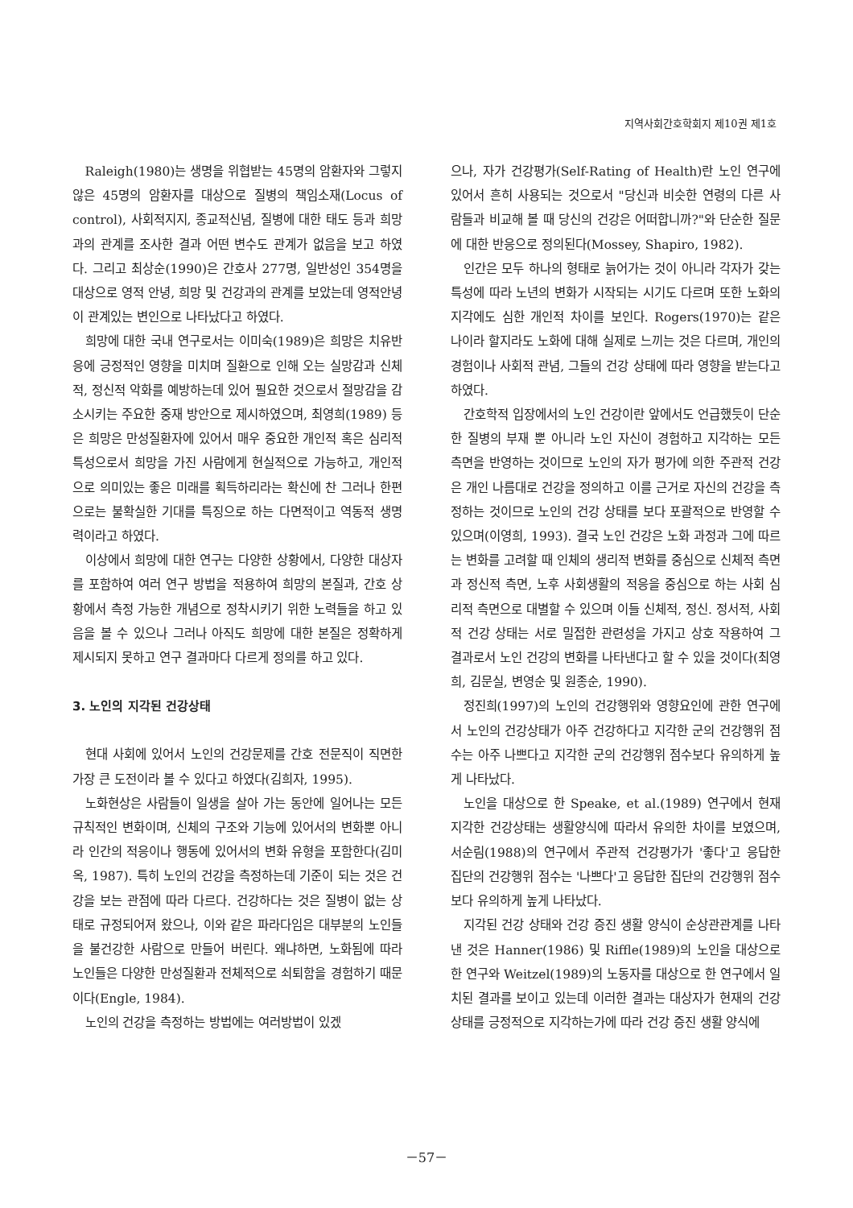지역사회간호학회지 제10권 제1호
Raleigh(1980)는 생명을 위협받는 45명의 암환자와 그렇지 않은 45명의 암환자를 대상으로 질병의 책임소재(Locus of control), 사회적지지, 종교적신념, 질병에 대한 태도 등과 희망과의 관계를 조사한 결과 어떤 변수도 관계가 없음을 보고 하였다. 그리고 최상순(1990)은 간호사 277명, 일반성인 354명을 대상으로 영적 안녕, 희망 및 건강과의 관계를 보았는데 영적안녕이 관계있는 변인으로 나타났다고 하였다.
희망에 대한 국내 연구로서는 이미숙(1989)은 희망은 치유반응에 긍정적인 영향을 미치며 질환으로 인해 오는 실망감과 신체적, 정신적 악화를 예방하는데 있어 필요한 것으로서 절망감을 감소시키는 주요한 중재 방안으로 제시하였으며, 최영희(1989) 등은 희망은 만성질환자에 있어서 매우 중요한 개인적 혹은 심리적 특성으로서 희망을 가진 사람에게 현실적으로 가능하고, 개인적으로 의미있는 좋은 미래를 획득하리라는 확신에 찬 그러나 한편으로는 불확실한 기대를 특징으로 하는 다면적이고 역동적 생명력이라고 하였다.
이상에서 희망에 대한 연구는 다양한 상황에서, 다양한 대상자를 포함하여 여러 연구 방법을 적용하여 희망의 본질과, 간호 상황에서 측정 가능한 개념으로 정착시키기 위한 노력들을 하고 있음을 볼 수 있으나 그러나 아직도 희망에 대한 본질은 정확하게 제시되지 못하고 연구 결과마다 다르게 정의를 하고 있다.
3. 노인의 지각된 건강상태
현대 사회에 있어서 노인의 건강문제를 간호 전문직이 직면한 가장 큰 도전이라 볼 수 있다고 하였다(김희자, 1995).
노화현상은 사람들이 일생을 살아 가는 동안에 일어나는 모든 규칙적인 변화이며, 신체의 구조와 기능에 있어서의 변화뿐 아니라 인간의 적응이나 행동에 있어서의 변화 유형을 포함한다(김미옥, 1987). 특히 노인의 건강을 측정하는데 기준이 되는 것은 건강을 보는 관점에 따라 다르다. 건강하다는 것은 질병이 없는 상태로 규정되어져 왔으나, 이와 같은 파라다임은 대부분의 노인들을 불건강한 사람으로 만들어 버린다. 왜냐하면, 노화됨에 따라 노인들은 다양한 만성질환과 전체적으로 쇠퇴함을 경험하기 때문이다(Engle, 1984).
노인의 건강을 측정하는 방법에는 여러방법이 있겠
으나, 자가 건강평가(Self-Rating of Health)란 노인 연구에 있어서 흔히 사용되는 것으로서 "당신과 비슷한 연령의 다른 사람들과 비교해 볼 때 당신의 건강은 어떠합니까?"와 단순한 질문에 대한 반응으로 정의된다(Mossey, Shapiro, 1982).
인간은 모두 하나의 형태로 늙어가는 것이 아니라 각자가 갖는 특성에 따라 노년의 변화가 시작되는 시기도 다르며 또한 노화의 지각에도 심한 개인적 차이를 보인다. Rogers(1970)는 같은 나이라 할지라도 노화에 대해 실제로 느끼는 것은 다르며, 개인의 경험이나 사회적 관념, 그들의 건강 상태에 따라 영향을 받는다고 하였다.
간호학적 입장에서의 노인 건강이란 앞에서도 언급했듯이 단순한 질병의 부재 뿐 아니라 노인 자신이 경험하고 지각하는 모든 측면을 반영하는 것이므로 노인의 자가 평가에 의한 주관적 건강은 개인 나름대로 건강을 정의하고 이를 근거로 자신의 건강을 측정하는 것이므로 노인의 건강 상태를 보다 포괄적으로 반영할 수 있으며(이영희, 1993). 결국 노인 건강은 노화 과정과 그에 따르는 변화를 고려할 때 인체의 생리적 변화를 중심으로 신체적 측면과 정신적 측면, 노후 사회생활의 적응을 중심으로 하는 사회 심리적 측면으로 대별할 수 있으며 이들 신체적, 정신. 정서적, 사회적 건강 상태는 서로 밀접한 관련성을 가지고 상호 작용하여 그 결과로서 노인 건강의 변화를 나타낸다고 할 수 있을 것이다(최영희, 김문실, 변영순 및 원종순, 1990).
정진희(1997)의 노인의 건강행위와 영향요인에 관한 연구에서 노인의 건강상태가 아주 건강하다고 지각한 군의 건강행위 점수는 아주 나쁘다고 지각한 군의 건강행위 점수보다 유의하게 높게 나타났다.
노인을 대상으로 한 Speake, et al.(1989) 연구에서 현재 지각한 건강상태는 생활양식에 따라서 유의한 차이를 보였으며, 서순림(1988)의 연구에서 주관적 건강평가가 '좋다'고 응답한 집단의 건강행위 점수는 '나쁘다'고 응답한 집단의 건강행위 점수보다 유의하게 높게 나타났다.
지각된 건강 상태와 건강 증진 생활 양식이 순상관관계를 나타낸 것은 Hanner(1986) 및 Riffle(1989)의 노인을 대상으로 한 연구와 Weitzel(1989)의 노동자를 대상으로 한 연구에서 일치된 결과를 보이고 있는데 이러한 결과는 대상자가 현재의 건강 상태를 긍정적으로 지각하는가에 따라 건강 증진 생활 양식에
－57－